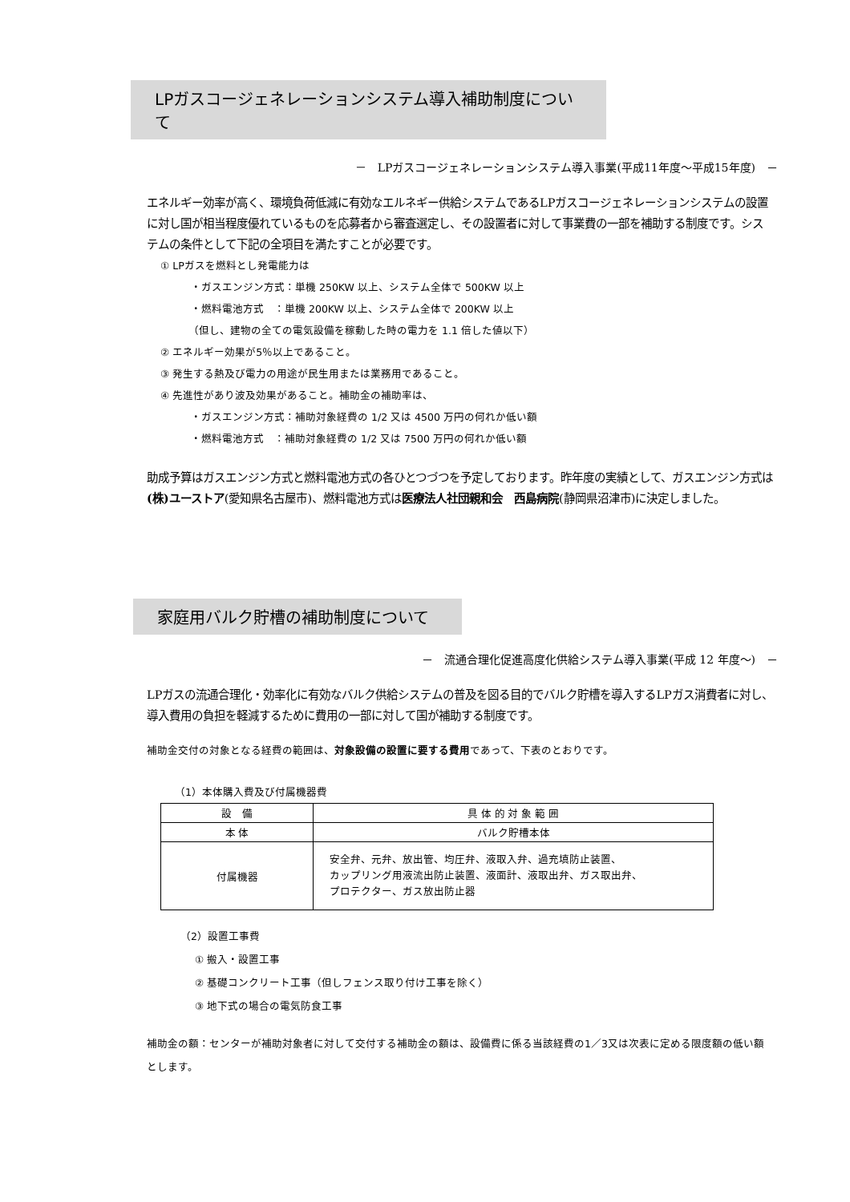LPガスコージェネレーションシステム導入補助制度について
－　LPガスコージェネレーションシステム導入事業(平成11年度～平成15年度)　－
エネルギー効率が高く、環境負荷低減に有効なエルネギー供給システムであるLPガスコージェネレーションシステムの設置に対し国が相当程度優れているものを応募者から審査選定し、その設置者に対して事業費の一部を補助する制度です。システムの条件として下記の全項目を満たすことが必要です。
① LPガスを燃料とし発電能力は
・ガスエンジン方式：単機 250KW 以上、システム全体で 500KW 以上
・燃料電池方式　：単機 200KW 以上、システム全体で 200KW 以上
（但し、建物の全ての電気設備を稼動した時の電力を 1.1 倍した値以下）
② エネルギー効果が5％以上であること。
③ 発生する熱及び電力の用途が民生用または業務用であること。
④ 先進性があり波及効果があること。補助金の補助率は、
・ガスエンジン方式：補助対象経費の 1/2 又は 4500 万円の何れか低い額
・燃料電池方式　：補助対象経費の 1/2 又は 7500 万円の何れか低い額
助成予算はガスエンジン方式と燃料電池方式の各ひとつづつを予定しております。昨年度の実績として、ガスエンジン方式は(株)ユーストア(愛知県名古屋市)、燃料電池方式は医療法人社団親和会　西島病院(静岡県沼津市)に決定しました。
家庭用バルク貯槽の補助制度について
－　流通合理化促進高度化供給システム導入事業(平成 12 年度～)　－
LPガスの流通合理化・効率化に有効なバルク供給システムの普及を図る目的でバルク貯槽を導入するLPガス消費者に対し、導入費用の負担を軽減するために費用の一部に対して国が補助する制度です。
補助金交付の対象となる経費の範囲は、対象設備の設置に要する費用であって、下表のとおりです。
（1）本体購入費及び付属機器費
| 設 備 | 具 体 的 対 象 範 囲 |
| --- | --- |
| 本 体 | バルク貯槽本体 |
| 付属機器 | 安全弁、元弁、放出管、均圧弁、液取入弁、過充填防止装置、 カップリング用液流出防止装置、液面計、液取出弁、ガス取出弁、 プロテクター、ガス放出防止器 |
（2）設置工事費
① 搬入・設置工事
② 基礎コンクリート工事（但しフェンス取り付け工事を除く）
③ 地下式の場合の電気防食工事
補助金の額：センターが補助対象者に対して交付する補助金の額は、設備費に係る当該経費の1／3又は次表に定める限度額の低い額とします。